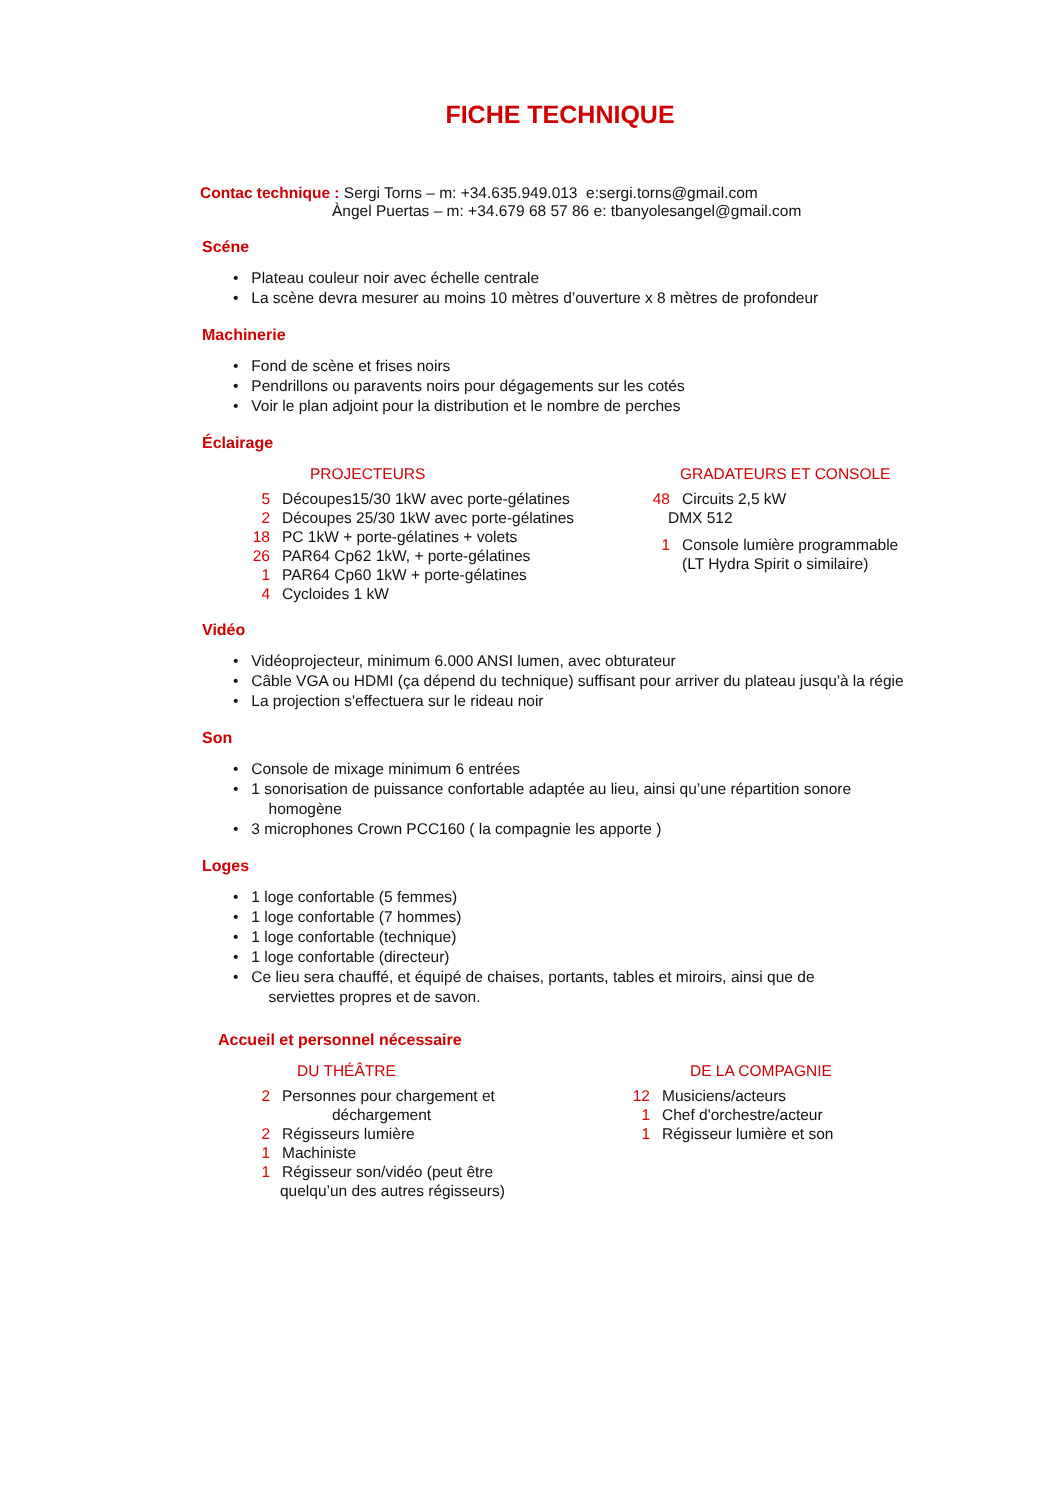FICHE TECHNIQUE
Contac technique : Sergi Torns – m: +34.635.949.013 e:sergi.torns@gmail.com
Àngel Puertas – m: +34.679 68 57 86 e: tbanyolesangel@gmail.com
Scéne
• Plateau couleur noir avec échelle centrale
• La scène devra mesurer au moins 10 mètres d’ouverture x 8 mètres de profondeur
Machinerie
• Fond de scène et frises noirs
• Pendrillons ou paravents noirs pour dégagements sur les cotés
• Voir le plan adjoint pour la distribution et le nombre de perches
Éclairage
PROJECTEURS
5 Découpes15/30 1kW avec porte-gélatines
2 Découpes 25/30 1kW avec porte-gélatines
18 PC 1kW + porte-gélatines + volets
26 PAR64 Cp62 1kW, + porte-gélatines
1 PAR64 Cp60 1kW + porte-gélatines
4 Cycloides 1 kW
GRADATEURS ET CONSOLE
48 Circuits 2,5 kW
DMX 512
1 Console lumière programmable
(LT Hydra Spirit o similaire)
Vidéo
• Vidéoprojecteur, minimum 6.000 ANSI lumen, avec obturateur
• Câble VGA ou HDMI (ça dépend du technique) suffisant pour arriver du plateau jusqu'à la régie
• La projection s'effectuera sur le rideau noir
Son
• Console de mixage minimum 6 entrées
• 1 sonorisation de puissance confortable adaptée au lieu, ainsi qu’une répartition sonore
homogène
• 3 microphones Crown PCC160 ( la compagnie les apporte )
Loges
• 1 loge confortable (5 femmes)
• 1 loge confortable (7 hommes)
• 1 loge confortable (technique)
• 1 loge confortable (directeur)
• Ce lieu sera chauffé, et équipé de chaises, portants, tables et miroirs, ainsi que de
serviettes propres et de savon.
Accueil et personnel nécessaire
DU THÉÂTRE
2 Personnes pour chargement et
déchargement
2 Régisseurs lumière
1 Machiniste
1 Régisseur son/vidéo (peut être
quelqu’un des autres régisseurs)
DE LA COMPAGNIE
12 Musiciens/acteurs
1 Chef d'orchestre/acteur
1 Régisseur lumière et son